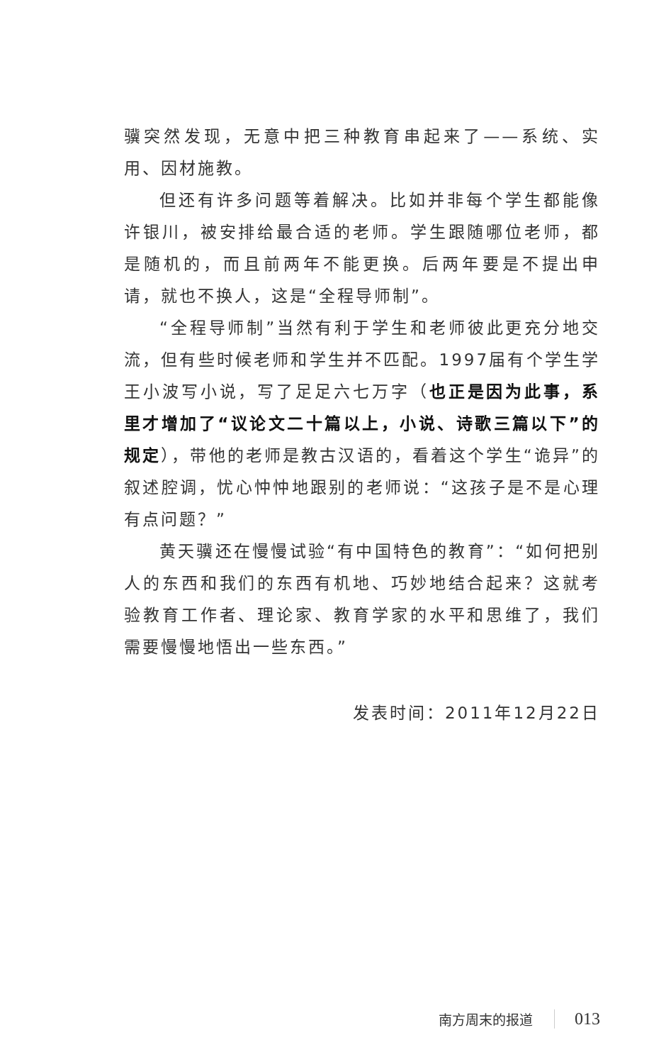骥突然发现，无意中把三种教育串起来了——系统、实用、因材施教。
但还有许多问题等着解决。比如并非每个学生都能像许银川，被安排给最合适的老师。学生跟随哪位老师，都是随机的，而且前两年不能更换。后两年要是不提出申请，就也不换人，这是“全程导师制”。
“全程导师制”当然有利于学生和老师彼此更充分地交流，但有些时候老师和学生并不匹配。1997届有个学生学王小波写小说，写了足足六七万字（也正是因为此事，系里才增加了“议论文二十篇以上，小说、诗歌三篇以下”的规定），带他的老师是教古汉语的，看着这个学生“诡异”的叙述腔调，忧心忡忡地跟别的老师说：“这孩子是不是心理有点问题？”
黄天骥还在慢慢试验“有中国特色的教育”：“如何把别人的东西和我们的东西有机地、巧妙地结合起来？这就考验教育工作者、理论家、教育学家的水平和思维了，我们需要慢慢地悟出一些东西。”
发表时间：2011年12月22日
南方周末的报道 013